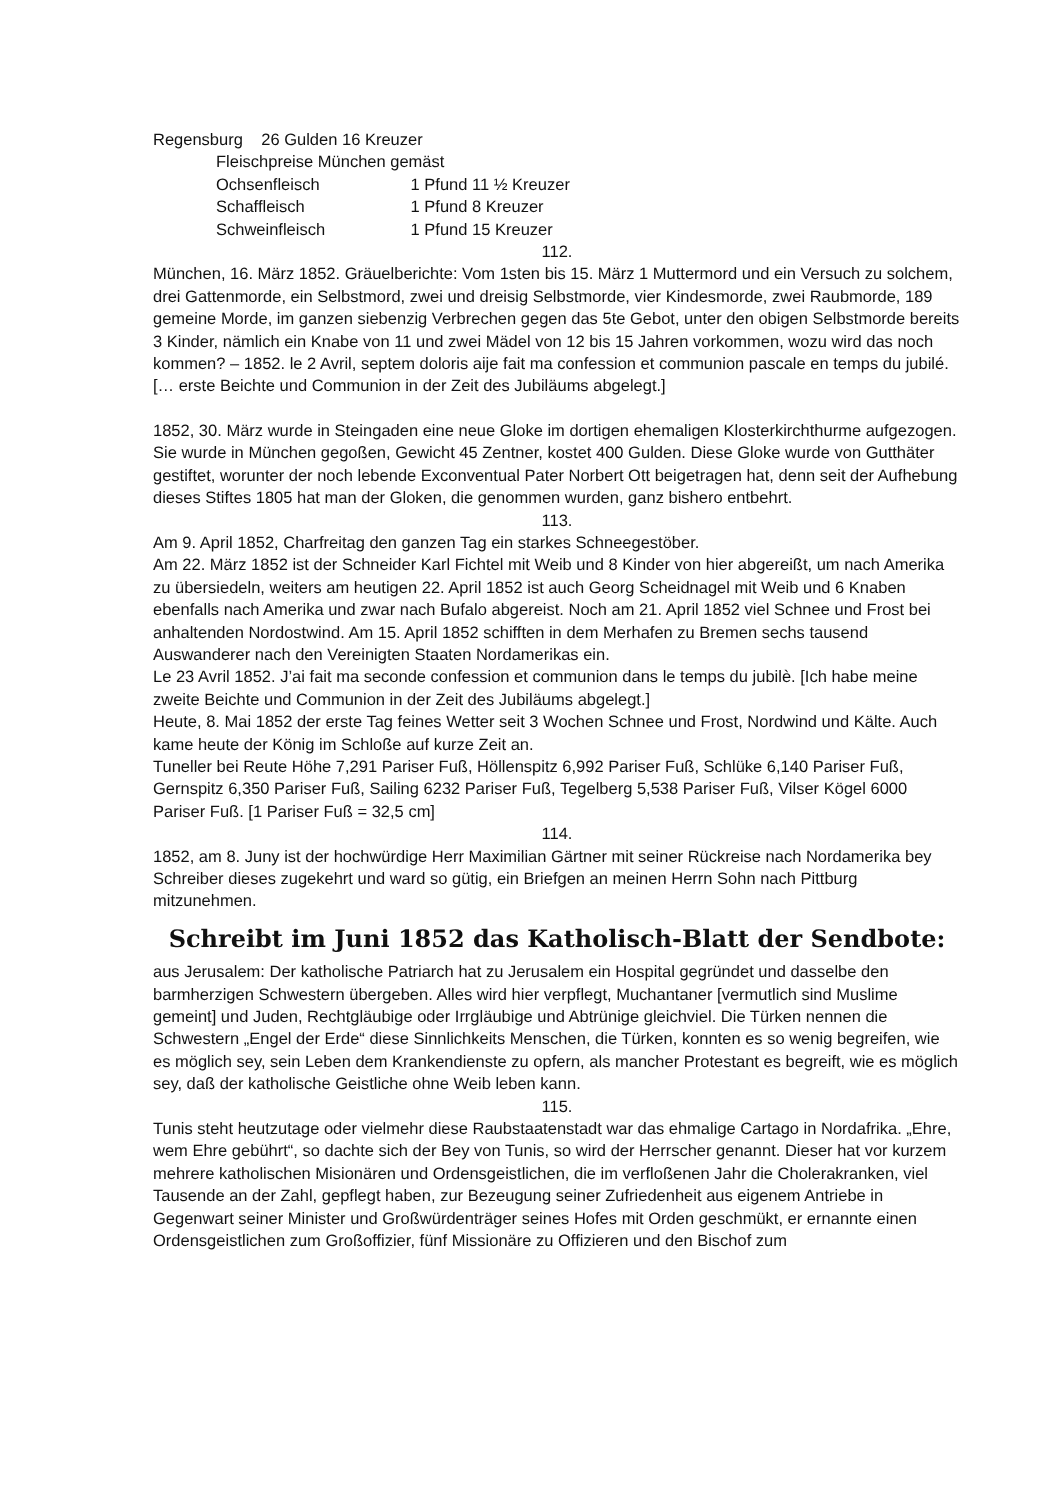Regensburg 26 Gulden 16 Kreuzer
Fleischpreise München gemäst
Ochsenfleisch 1 Pfund 11 ½ Kreuzer
Schaffleisch 1 Pfund 8 Kreuzer
Schweinfleisch 1 Pfund 15 Kreuzer
112.
München, 16. März 1852. Gräuelberichte: Vom 1sten bis 15. März 1 Muttermord und ein Versuch zu solchem, drei Gattenmorde, ein Selbstmord, zwei und dreisig Selbstmorde, vier Kindesmorde, zwei Raubmorde, 189 gemeine Morde, im ganzen siebenzig Verbrechen gegen das 5te Gebot, unter den obigen Selbstmorde bereits 3 Kinder, nämlich ein Knabe von 11 und zwei Mädel von 12 bis 15 Jahren vorkommen, wozu wird das noch kommen? – 1852. le 2 Avril, septem doloris aije fait ma confession et communion pascale en temps du jubilé. [… erste Beichte und Communion in der Zeit des Jubiläums abgelegt.]
1852, 30. März wurde in Steingaden eine neue Gloke im dortigen ehemaligen Klosterkirchthurme aufgezogen. Sie wurde in München gegoßen, Gewicht 45 Zentner, kostet 400 Gulden. Diese Gloke wurde von Gutthäter gestiftet, worunter der noch lebende Exconventual Pater Norbert Ott beigetragen hat, denn seit der Aufhebung dieses Stiftes 1805 hat man der Gloken, die genommen wurden, ganz bishero entbehrt.
113.
Am 9. April 1852, Charfreitag den ganzen Tag ein starkes Schneegestöber.
Am 22. März 1852 ist der Schneider Karl Fichtel mit Weib und 8 Kinder von hier abgereißt, um nach Amerika zu übersiedeln, weiters am heutigen 22. April 1852 ist auch Georg Scheidnagel mit Weib und 6 Knaben ebenfalls nach Amerika und zwar nach Bufalo abgereist. Noch am 21. April 1852 viel Schnee und Frost bei anhaltenden Nordostwind. Am 15. April 1852 schifften in dem Merhafen zu Bremen sechs tausend Auswanderer nach den Vereinigten Staaten Nordamerikas ein.
Le 23 Avril 1852. J’ai fait ma seconde confession et communion dans le temps du jubilè. [Ich habe meine zweite Beichte und Communion in der Zeit des Jubiläums abgelegt.]
Heute, 8. Mai 1852 der erste Tag feines Wetter seit 3 Wochen Schnee und Frost, Nordwind und Kälte. Auch kame heute der König im Schloße auf kurze Zeit an.
Tuneller bei Reute Höhe 7,291 Pariser Fuß, Höllenspitz 6,992 Pariser Fuß, Schlüke 6,140 Pariser Fuß, Gernspitz 6,350 Pariser Fuß, Sailing 6232 Pariser Fuß, Tegelberg 5,538 Pariser Fuß, Vilser Kögel 6000 Pariser Fuß. [1 Pariser Fuß = 32,5 cm]
114.
1852, am 8. Juny ist der hochwürdige Herr Maximilian Gärtner mit seiner Rückreise nach Nordamerika bey Schreiber dieses zugekehrt und ward so gütig, ein Briefgen an meinen Herrn Sohn nach Pittburg mitzunehmen.
Schreibt im Juni 1852 das Katholisch-Blatt der Sendbote:
aus Jerusalem: Der katholische Patriarch hat zu Jerusalem ein Hospital gegründet und dasselbe den barmherzigen Schwestern übergeben. Alles wird hier verpflegt, Muchantaner [vermutlich sind Muslime gemeint] und Juden, Rechtgläubige oder Irrgläubige und Abtrünige gleichviel. Die Türken nennen die Schwestern „Engel der Erde“ diese Sinnlichkeits Menschen, die Türken, konnten es so wenig begreifen, wie es möglich sey, sein Leben dem Krankendienste zu opfern, als mancher Protestant es begreift, wie es möglich sey, daß der katholische Geistliche ohne Weib leben kann.
115.
Tunis steht heutzutage oder vielmehr diese Raubstaatenstadt war das ehmalige Cartago in Nordafrika. „Ehre, wem Ehre gebührt“, so dachte sich der Bey von Tunis, so wird der Herrscher genannt. Dieser hat vor kurzem mehrere katholischen Misionären und Ordensgeistlichen, die im verfloßenen Jahr die Cholerakranken, viel Tausende an der Zahl, gepflegt haben, zur Bezeugung seiner Zufriedenheit aus eigenem Antriebe in Gegenwart seiner Minister und Großwürdenträger seines Hofes mit Orden geschmükt, er ernannte einen Ordensgeistlichen zum Großoffizier, fünf Missionäre zu Offizieren und den Bischof zum